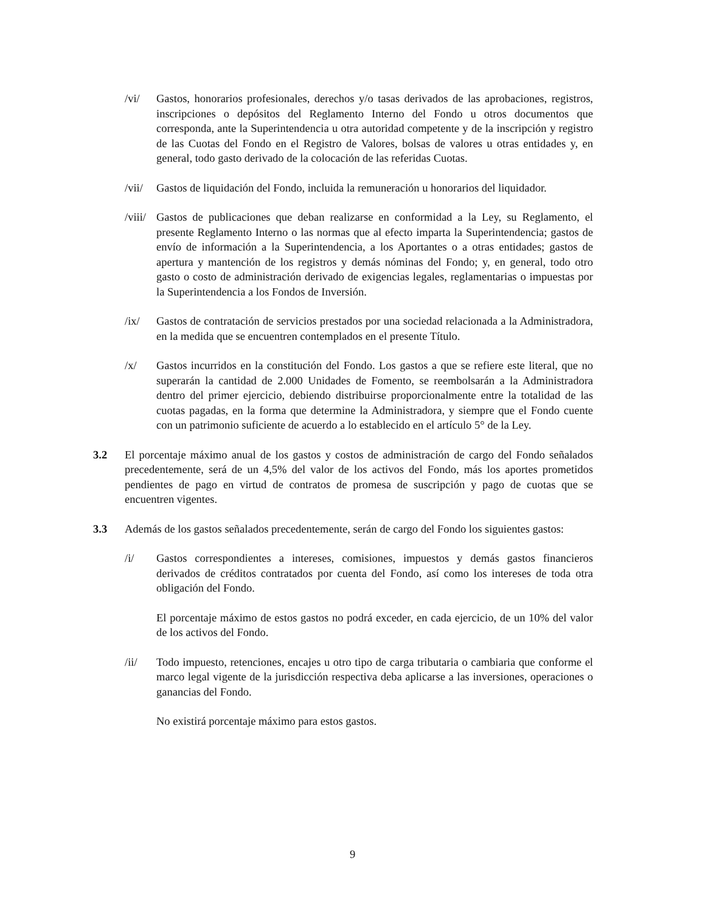/vi/ Gastos, honorarios profesionales, derechos y/o tasas derivados de las aprobaciones, registros, inscripciones o depósitos del Reglamento Interno del Fondo u otros documentos que corresponda, ante la Superintendencia u otra autoridad competente y de la inscripción y registro de las Cuotas del Fondo en el Registro de Valores, bolsas de valores u otras entidades y, en general, todo gasto derivado de la colocación de las referidas Cuotas.
/vii/
Gastos de liquidación del Fondo, incluida la remuneración u honorarios del liquidador.
/viii/
Gastos de publicaciones que deban realizarse en conformidad a la Ley, su Reglamento, el presente Reglamento Interno o las normas que al efecto imparta la Superintendencia; gastos de envío de información a la Superintendencia, a los Aportantes o a otras entidades; gastos de apertura y mantención de los registros y demás nóminas del Fondo; y, en general, todo otro gasto o costo de administración derivado de exigencias legales, reglamentarias o impuestas por la Superintendencia a los Fondos de Inversión.
/ix/ Gastos de contratación de servicios prestados por una sociedad relacionada a la Administradora, en la medida que se encuentren contemplados en el presente Título.
/x/ Gastos incurridos en la constitución del Fondo. Los gastos a que se refiere este literal, que no superarán la cantidad de 2.000 Unidades de Fomento, se reembolsarán a la Administradora dentro del primer ejercicio, debiendo distribuirse proporcionalmente entre la totalidad de las cuotas pagadas, en la forma que determine la Administradora, y siempre que el Fondo cuente con un patrimonio suficiente de acuerdo a lo establecido en el artículo 5° de la Ley.
3.2 El porcentaje máximo anual de los gastos y costos de administración de cargo del Fondo señalados precedentemente, será de un 4,5% del valor de los activos del Fondo, más los aportes prometidos pendientes de pago en virtud de contratos de promesa de suscripción y pago de cuotas que se encuentren vigentes.
3.3 Además de los gastos señalados precedentemente, serán de cargo del Fondo los siguientes gastos:
/i/ Gastos correspondientes a intereses, comisiones, impuestos y demás gastos financieros derivados de créditos contratados por cuenta del Fondo, así como los intereses de toda otra obligación del Fondo.
El porcentaje máximo de estos gastos no podrá exceder, en cada ejercicio, de un 10% del valor de los activos del Fondo.
/ii/ Todo impuesto, retenciones, encajes u otro tipo de carga tributaria o cambiaria que conforme el marco legal vigente de la jurisdicción respectiva deba aplicarse a las inversiones, operaciones o ganancias del Fondo.
No existirá porcentaje máximo para estos gastos.
9